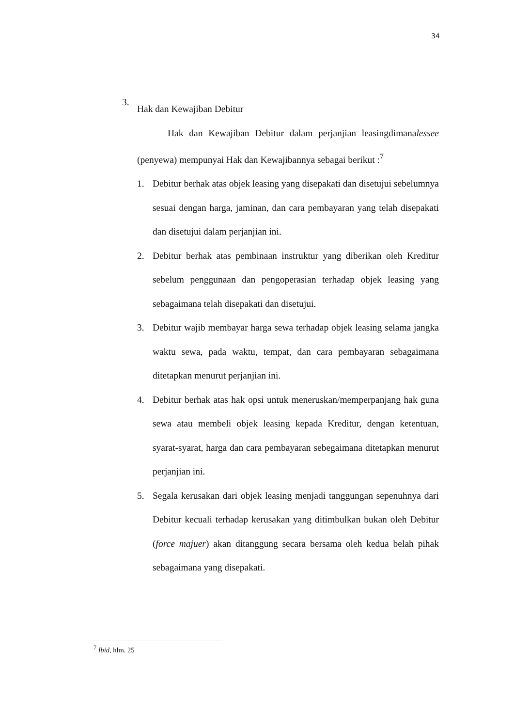34
3.
Hak dan Kewajiban Debitur
Hak dan Kewajiban Debitur dalam perjanjian leasingdimanalessee (penyewa) mempunyai Hak dan Kewajibannya sebagai berikut :<sup>7</sup>
1. Debitur berhak atas objek leasing yang disepakati dan disetujui sebelumnya sesuai dengan harga, jaminan, dan cara pembayaran yang telah disepakati dan disetujui dalam perjanjian ini.
2. Debitur berhak atas pembinaan instruktur yang diberikan oleh Kreditur sebelum penggunaan dan pengoperasian terhadap objek leasing yang sebagaimana telah disepakati dan disetujui.
3. Debitur wajib membayar harga sewa terhadap objek leasing selama jangka waktu sewa, pada waktu, tempat, dan cara pembayaran sebagaimana ditetapkan menurut perjanjian ini.
4. Debitur berhak atas hak opsi untuk meneruskan/memperpanjang hak guna sewa atau membeli objek leasing kepada Kreditur, dengan ketentuan, syarat-syarat, harga dan cara pembayaran sebegaimana ditetapkan menurut perjanjian ini.
5. Segala kerusakan dari objek leasing menjadi tanggungan sepenuhnya dari Debitur kecuali terhadap kerusakan yang ditimbulkan bukan oleh Debitur (force majuer) akan ditanggung secara bersama oleh kedua belah pihak sebagaimana yang disepakati.
<sup>7</sup> Ibid, hlm. 25